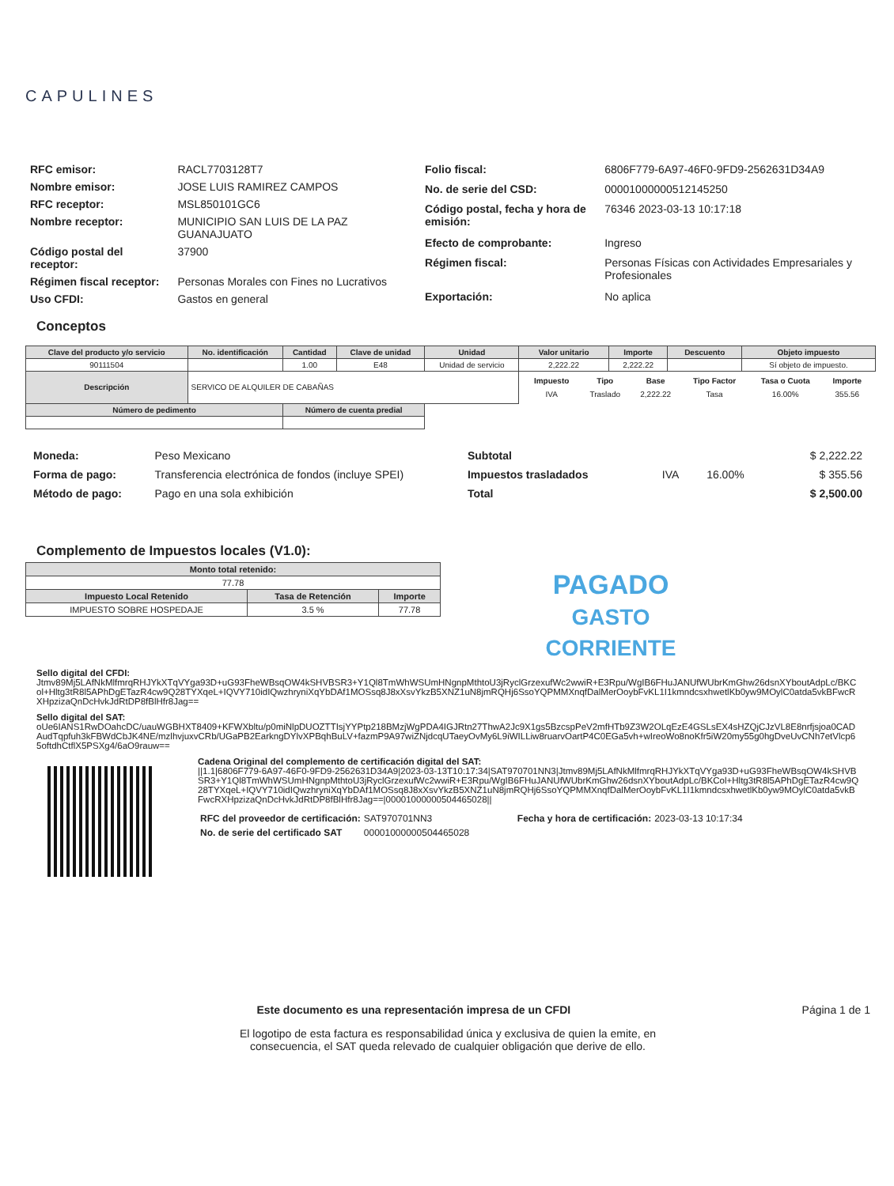CAPULINES
| RFC emisor: | RACL7703128T7 |
| Nombre emisor: | JOSE LUIS RAMIREZ CAMPOS |
| RFC receptor: | MSL850101GC6 |
| Nombre receptor: | MUNICIPIO SAN LUIS DE LA PAZ GUANAJUATO |
| Código postal del receptor: | 37900 |
| Régimen fiscal receptor: | Personas Morales con Fines no Lucrativos |
| Uso CFDI: | Gastos en general |
| Folio fiscal: | 6806F779-6A97-46F0-9FD9-2562631D34A9 |
| No. de serie del CSD: | 00001000000512145250 |
| Código postal, fecha y hora de emisión: | 76346 2023-03-13 10:17:18 |
| Efecto de comprobante: | Ingreso |
| Régimen fiscal: | Personas Físicas con Actividades Empresariales y Profesionales |
| Exportación: | No aplica |
Conceptos
| Clave del producto y/o servicio | No. identificación | Cantidad | Clave de unidad | Unidad | Valor unitario | Importe | Descuento | Objeto impuesto |
| --- | --- | --- | --- | --- | --- | --- | --- | --- |
| 90111504 | | 1.00 | E48 | Unidad de servicio | 2,222.22 | 2,222.22 | | Sí objeto de impuesto. |
| Descripción | SERVICO DE ALQUILER DE CABAÑAS | | | | / Impuesto / Tipo / Base / Tipo Factor / Tasa o Cuota / Importe / / --- / --- / --- / --- / --- / --- / / IVA / Traslado / 2,222.22 / Tasa / 16.00% / 355.56 / | | | |
| Número de pedimento | | Número de cuenta predial | | | | | | |
| Moneda: | Peso Mexicano |
| Forma de pago: | Transferencia electrónica de fondos (incluye SPEI) |
| Método de pago: | Pago en una sola exhibición |
| Subtotal | | | $ 2,222.22 |
| Impuestos trasladados | IVA | 16.00% | $ 355.56 |
| Total | | | $ 2,500.00 |
Complemento de Impuestos locales (V1.0):
| Monto total retenido: | | |
| --- | --- | --- |
| 77.78 | | |
| Impuesto Local Retenido | Tasa de Retención | Importe |
| IMPUESTO SOBRE HOSPEDAJE | 3.5 % | 77.78 |
PAGADO
GASTO
CORRIENTE
Sello digital del CFDI:
Jtmv89Mj5LAfNkMlfmrqRHJYkXTqVYga93D+uG93FheWBsqOW4kSHVBSR3+Y1Ql8TmWhWSUmHNgnpMthtoU3jRyclGrzexufWc2wwiR+E3Rpu/WgIB6FHuJANUfWUbrKmGhw26dsnXYboutAdpLc/BKCol+Hltg3tR8l5APhDgETazR4cw9Q28TYXqeL+IQVY710idIQwzhryniXqYbDAf1MOSsq8J8xXsvYkzB5XNZ1uN8jmRQHj6SsoYQPMMXnqfDalMerOoybFvKL1I1kmndcsxhwetlKb0yw9MOylC0atda5vkBFwcRXHpzizaQnDcHvkJdRtDP8fBlHfr8Jag==
Sello digital del SAT:
oUe6IANS1RwDOahcDC/uauWGBHXT8409+KFWXbltu/p0miNlpDUOZTTIsjYYPtp218BMzjWgPDA4IGJRtn27ThwA2Jc9X1gs5BzcspPeV2mfHTb9Z3W2OLqEzE4GSLsEX4sHZQjCJzVL8E8nrfjsjoa0CADAudTqpfuh3kFBWdCbJK4NE/mzlhvjuxvCRb/UGaPB2EarkngDYlvXPBqhBuLV+fazmP9A97wiZNjdcqUTaeyOvMy6L9iWILLiw8ruarvOartP4C0EGa5vh+wIreoWo8noKfr5iW20my55g0hgDveUvCNh7etVlcp65oftdhCtflX5PSXg4/6aO9rauw==
Cadena Original del complemento de certificación digital del SAT:
||1.1|6806F779-6A97-46F0-9FD9-2562631D34A9|2023-03-13T10:17:34|SAT970701NN3|Jtmv89Mj5LAfNkMlfmrqRHJYkXTqVYga93D+uG93FheWBsqOW4kSHVBSR3+Y1Ql8TmWhWSUmHNgnpMthtoU3jRyclGrzexufWc2wwiR+E3Rpu/WgIB6FHuJANUfWUbrKmGhw26dsnXYboutAdpLc/BKCol+Hltg3tR8l5APhDgETazR4cw9Q28TYXqeL+IQVY710idIQwzhryniXqYbDAf1MOSsq8J8xXsvYkzB5XNZ1uN8jmRQHj6SsoYQPMMXnqfDalMerOoybFvKL1I1kmndcsxhwetlKb0yw9MOylC0atda5vkBFwcRXHpzizaQnDcHvkJdRtDP8fBlHfr8Jag==|00001000000504465028||
| RFC del proveedor de certificación: | SAT970701NN3 | Fecha y hora de certificación: | 2023-03-13 10:17:34 |
| No. de serie del certificado SAT | 00001000000504465028 | | |
Este documento es una representación impresa de un CFDI Página 1 de 1
El logotipo de esta factura es responsabilidad única y exclusiva de quien la emite, en
consecuencia, el SAT queda relevado de cualquier obligación que derive de ello.